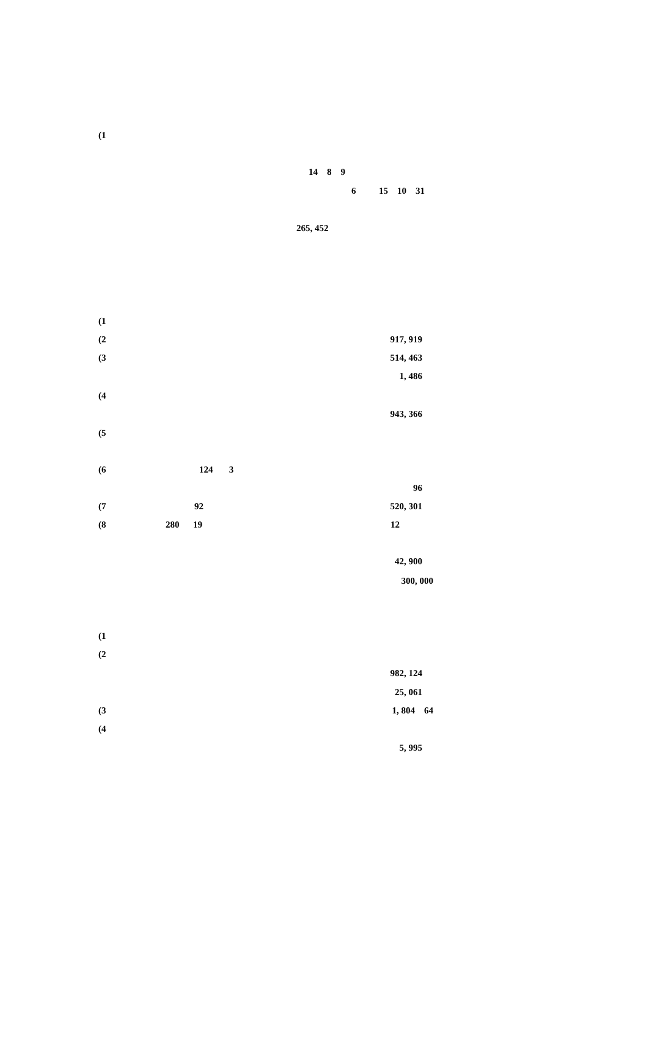(1
14 8 9
6 15 10 31
265, 452
(1
(2 917, 919
(3 514, 463
1, 486
(4
943, 366
(5
(6 124 3
96
(7 92 520, 301
(8 280 19 12
42, 900
300, 000
(1
(2
982, 124
25, 061
(3 1, 804 64
(4
5, 995